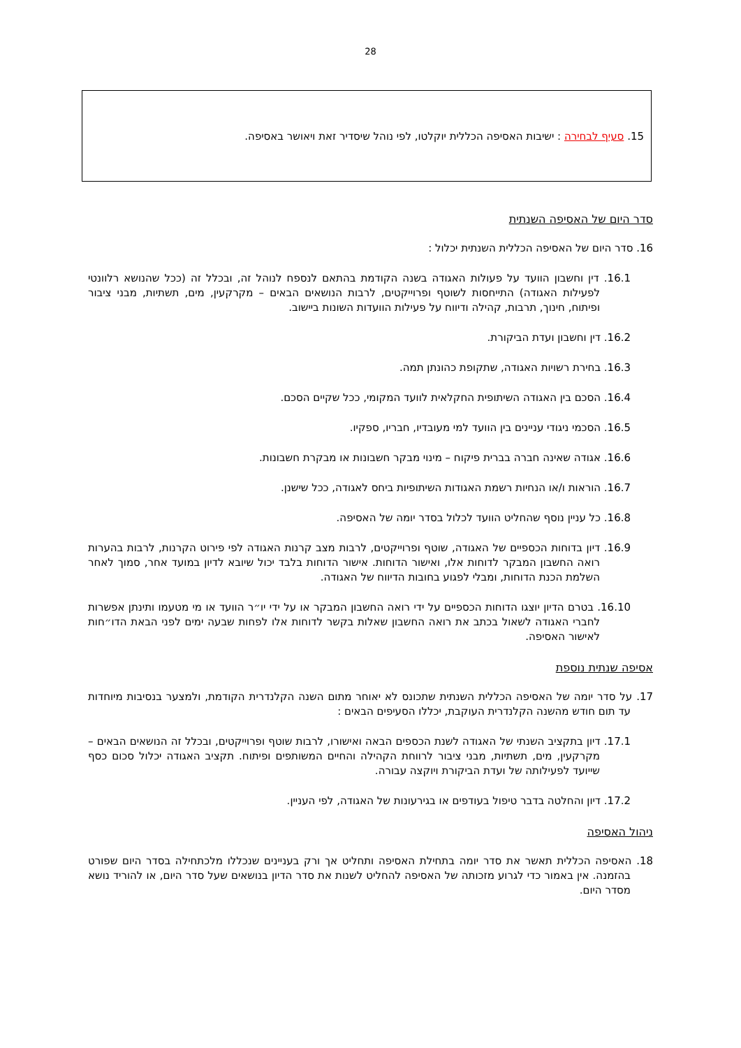28
15. סעיף לבחירה : ישיבות האסיפה הכללית יוקלטו, לפי נוהל שיסדיר זאת ויאושר באסיפה.
סדר היום של האסיפה השנתית
16. סדר היום של האסיפה הכללית השנתית יכלול :
16.1. דין וחשבון הוועד על פעולות האגודה בשנה הקודמת בהתאם לנספח לנוהל זה, ובכלל זה (ככל שהנושא רלוונטי לפעילות האגודה) התייחסות לשוטף ופרוייקטים, לרבות הנושאים הבאים – מקרקעין, מים, תשתיות, מבני ציבור ופיתוח, חינוך, תרבות, קהילה ודיווח על פעילות הוועדות השונות ביישוב.
16.2. דין וחשבון ועדת הביקורת.
16.3. בחירת רשויות האגודה, שתקופת כהונתן תמה.
16.4. הסכם בין האגודה השיתופית החקלאית לוועד המקומי, ככל שקיים הסכם.
16.5. הסכמי ניגודי עניינים בין הוועד למי מעובדיו, חבריו, ספקיו.
16.6. אגודה שאינה חברה בברית פיקוח – מינוי מבקר חשבונות או מבקרת חשבונות.
16.7. הוראות ו/או הנחיות רשמת האגודות השיתופיות ביחס לאגודה, ככל שישנן.
16.8. כל עניין נוסף שהחליט הוועד לכלול בסדר יומה של האסיפה.
16.9. דיון בדוחות הכספיים של האגודה, שוטף ופרוייקטים, לרבות מצב קרנות האגודה לפי פירוט הקרנות, לרבות בהערות רואה החשבון המבקר לדוחות אלו, ואישור הדוחות. אישור הדוחות בלבד יכול שיובא לדיון במועד אחר, סמוך לאחר השלמת הכנת הדוחות, ומבלי לפגוע בחובות הדיווח של האגודה.
16.10. בטרם הדיון יוצגו הדוחות הכספיים על ידי רואה החשבון המבקר או על ידי יו״ר הוועד או מי מטעמו ותינתן אפשרות לחברי האגודה לשאול בכתב את רואה החשבון שאלות בקשר לדוחות אלו לפחות שבעה ימים לפני הבאת הדו״חות לאישור האסיפה.
אסיפה שנתית נוספת
17. על סדר יומה של האסיפה הכללית השנתית שתכונס לא יאוחר מתום השנה הקלנדרית הקודמת, ולמצער בנסיבות מיוחדות עד תום חודש מהשנה הקלנדרית העוקבת, יכללו הסעיפים הבאים :
17.1. דיון בתקציב השנתי של האגודה לשנת הכספים הבאה ואישורו, לרבות שוטף ופרוייקטים, ובכלל זה הנושאים הבאים – מקרקעין, מים, תשתיות, מבני ציבור לרווחת הקהילה והחיים המשותפים ופיתוח. תקציב האגודה יכלול סכום כסף שייועד לפעילותה של ועדת הביקורת ויוקצה עבורה.
17.2. דיון והחלטה בדבר טיפול בעודפים או בגירעונות של האגודה, לפי העניין.
ניהול האסיפה
18. האסיפה הכללית תאשר את סדר יומה בתחילת האסיפה ותחליט אך ורק בעניינים שנכללו מלכתחילה בסדר היום שפורט בהזמנה. אין באמור כדי לגרוע מזכותה של האסיפה להחליט לשנות את סדר הדיון בנושאים שעל סדר היום, או להוריד נושא מסדר היום.